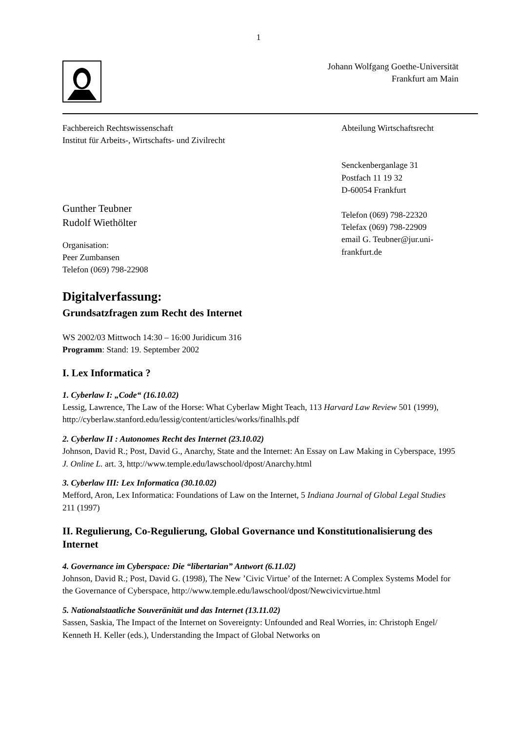1
Johann Wolfgang Goethe-Universität
Frankfurt am Main
Fachbereich Rechtswissenschaft
Institut für Arbeits-, Wirtschafts- und Zivilrecht
Gunther Teubner
Rudolf Wiethölter
Organisation:
Peer Zumbansen
Telefon (069) 798-22908
Abteilung Wirtschaftsrecht
Senckenberganlage 31
Postfach 11 19 32
D-60054 Frankfurt
Telefon (069) 798-22320
Telefax (069) 798-22909
email G. Teubner@jur.uni-frankfurt.de
Digitalverfassung:
Grundsatzfragen zum Recht des Internet
WS 2002/03 Mittwoch 14:30 – 16:00 Juridicum 316
Programm: Stand: 19. September 2002
I. Lex Informatica ?
1. Cyberlaw I: „Code“ (16.10.02)
Lessig, Lawrence, The Law of the Horse: What Cyberlaw Might Teach, 113 Harvard Law Review 501 (1999), http://cyberlaw.stanford.edu/lessig/content/articles/works/finalhls.pdf
2. Cyberlaw II : Autonomes Recht des Internet (23.10.02)
Johnson, David R.; Post, David G., Anarchy, State and the Internet: An Essay on Law Making in Cyberspace, 1995 J. Online L. art. 3, http://www.temple.edu/lawschool/dpost/Anarchy.html
3. Cyberlaw III: Lex Informatica (30.10.02)
Mefford, Aron, Lex Informatica: Foundations of Law on the Internet, 5 Indiana Journal of Global Legal Studies 211 (1997)
II. Regulierung, Co-Regulierung, Global Governance und Konstitutionalisierung des Internet
4. Governance im Cyberspace: Die “libertarian” Antwort (6.11.02)
Johnson, David R.; Post, David G. (1998), The New ’Civic Virtue’ of the Internet: A Complex Systems Model for the Governance of Cyberspace, http://www.temple.edu/lawschool/dpost/Newcivicvirtue.html
5. Nationalstaatliche Souveränität und das Internet (13.11.02)
Sassen, Saskia, The Impact of the Internet on Sovereignty: Unfounded and Real Worries, in: Christoph Engel/ Kenneth H. Keller (eds.), Understanding the Impact of Global Networks on